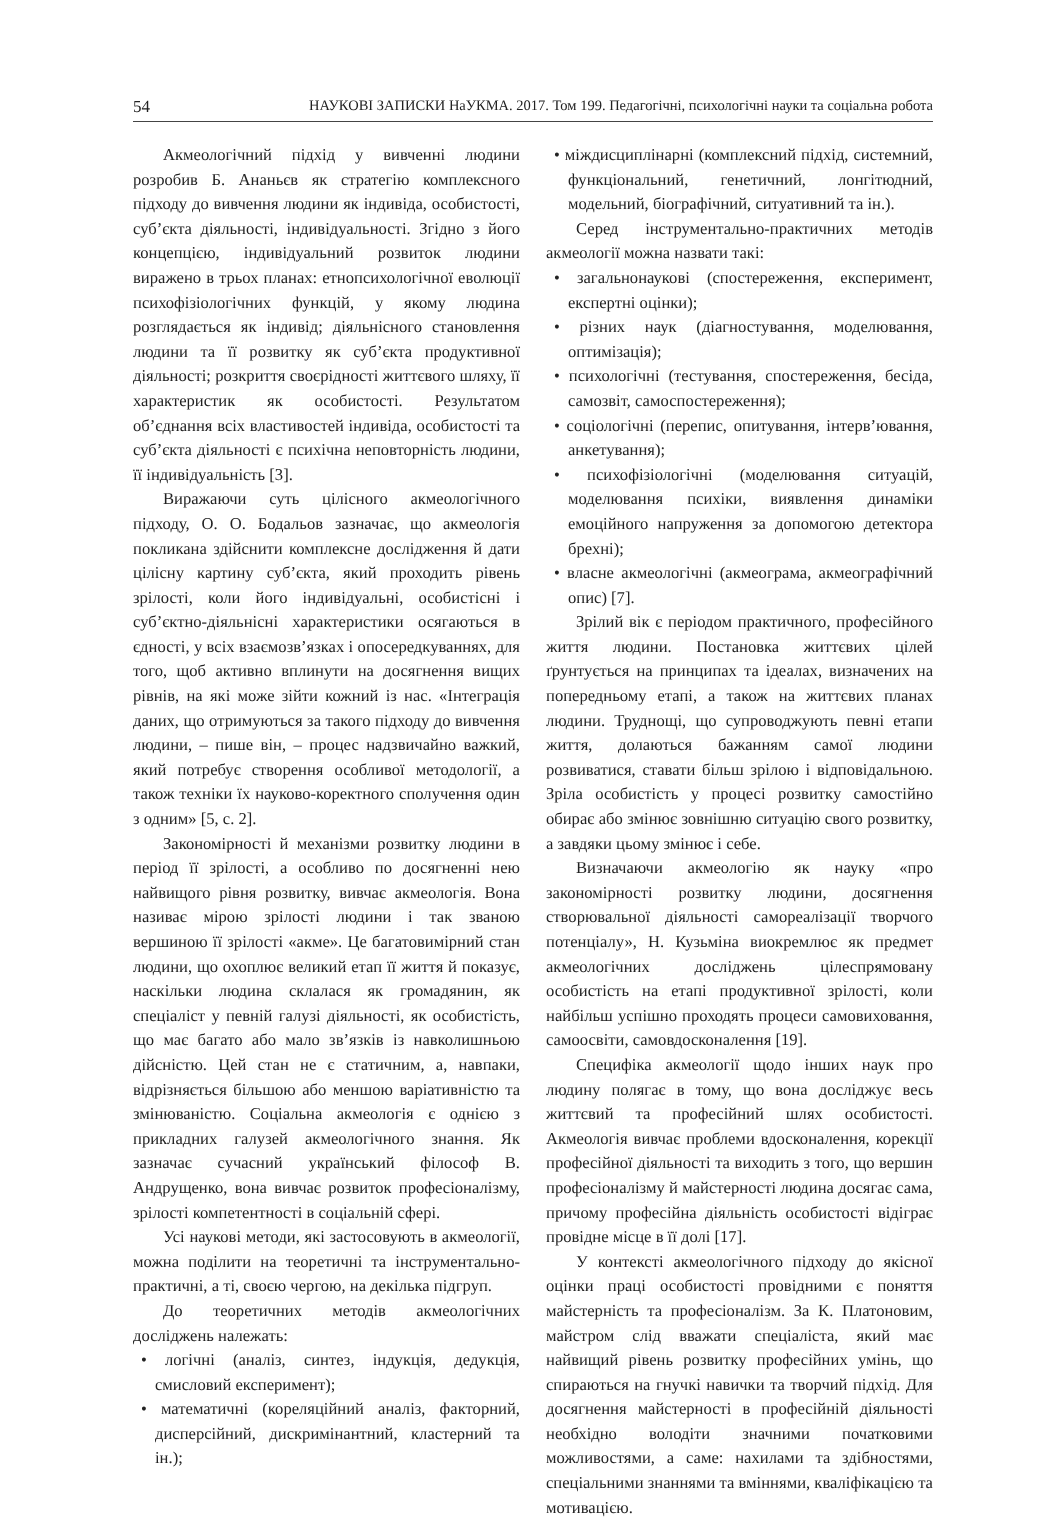54 НАУКОВІ ЗАПИСКИ НаУКМА. 2017. Том 199. Педагогічні, психологічні науки та соціальна робота
Акмеологічний підхід у вивченні людини розробив Б. Ананьєв як стратегію комплексного підходу до вивчення людини як індивіда, особистості, суб’єкта діяльності, індивідуальності. Згідно з його концепцією, індивідуальний розвиток людини виражено в трьох планах: етнопсихологічної еволюції психофізіологічних функцій, у якому людина розглядається як індивід; діяльнісного становлення людини та її розвитку як суб’єкта продуктивної діяльності; розкриття своєрідності життєвого шляху, її характеристик як особистості. Результатом об’єднання всіх властивостей індивіда, особистості та суб’єкта діяльності є психічна неповторність людини, її індивідуальність [3].
Виражаючи суть цілісного акмеологічного підходу, О. О. Бодальов зазначає, що акмеологія покликана здійснити комплексне дослідження й дати цілісну картину суб’єкта, який проходить рівень зрілості, коли його індивідуальні, особистісні і суб’єктно-діяльнісні характеристики осягаються в єдності, у всіх взаємозв’язках і опосередкуваннях, для того, щоб активно вплинути на досягнення вищих рівнів, на які може зійти кожний із нас. «Інтеграція даних, що отримуються за такого підходу до вивчення людини, – пише він, – процес надзвичайно важкий, який потребує створення особливої методології, а також техніки їх науково-коректного сполучення один з одним» [5, с. 2].
Закономірності й механізми розвитку людини в період її зрілості, а особливо по досягненні нею найвищого рівня розвитку, вивчає акмеологія. Вона називає мірою зрілості людини і так званою вершиною її зрілості «акме». Це багатовимірний стан людини, що охоплює великий етап її життя й показує, наскільки людина склалася як громадянин, як спеціаліст у певній галузі діяльності, як особистість, що має багато або мало зв’язків із навколишньою дійсністю. Цей стан не є статичним, а, навпаки, відрізняється більшою або меншою варіативністю та змінюваністю. Соціальна акмеологія є однією з прикладних галузей акмеологічного знання. Як зазначає сучасний український філософ В. Андрущенко, вона вивчає розвиток професіоналізму, зрілості компетентності в соціальній сфері.
Усі наукові методи, які застосовують в акмеології, можна поділити на теоретичні та інструментально-практичні, а ті, своєю чергою, на декілька підгруп.
До теоретичних методів акмеологічних досліджень належать:
• логічні (аналіз, синтез, індукція, дедукція, смисловий експеримент);
• математичні (кореляційний аналіз, факторний, дисперсійний, дискримінантний, кластерний та ін.);
• міждисциплінарні (комплексний підхід, системний, функціональний, генетичний, лонгітюдний, модельний, біографічний, ситуативний та ін.).
Серед інструментально-практичних методів акмеології можна назвати такі:
• загальнонаукові (спостереження, експеримент, експертні оцінки);
• різних наук (діагностування, моделювання, оптимізація);
• психологічні (тестування, спостереження, бесіда, самозвіт, самоспостереження);
• соціологічні (перепис, опитування, інтерв’ювання, анкетування);
• психофізіологічні (моделювання ситуацій, моделювання психіки, виявлення динаміки емоційного напруження за допомогою детектора брехні);
• власне акмеологічні (акмеограма, акмеографічний опис) [7].
Зрілий вік є періодом практичного, професійного життя людини. Постановка життєвих цілей ґрунтується на принципах та ідеалах, визначених на попередньому етапі, а також на життєвих планах людини. Труднощі, що супроводжують певні етапи життя, долаються бажанням самої людини розвиватися, ставати більш зрілою і відповідальною. Зріла особистість у процесі розвитку самостійно обирає або змінює зовнішню ситуацію свого розвитку, а завдяки цьому змінює і себе.
Визначаючи акмеологію як науку «про закономірності розвитку людини, досягнення створювальної діяльності самореалізації творчого потенціалу», Н. Кузьміна виокремлює як предмет акмеологічних досліджень цілеспрямовану особистість на етапі продуктивної зрілості, коли найбільш успішно проходять процеси самовиховання, самоосвіти, самовдосконалення [19].
Специфіка акмеології щодо інших наук про людину полягає в тому, що вона досліджує весь життєвий та професійний шлях особистості. Акмеологія вивчає проблеми вдосконалення, корекції професійної діяльності та виходить з того, що вершин професіоналізму й майстерності людина досягає сама, причому професійна діяльність особистості відіграє провідне місце в її долі [17].
У контексті акмеологічного підходу до якісної оцінки праці особистості провідними є поняття майстерність та професіоналізм. За К. Платоновим, майстром слід вважати спеціаліста, який має найвищий рівень розвитку професійних умінь, що спираються на гнучкі навички та творчий підхід. Для досягнення майстерності в професійній діяльності необхідно володіти значними початковими можливостями, а саме: нахилами та здібностями, спеціальними знаннями та вміннями, кваліфікацією та мотивацією.